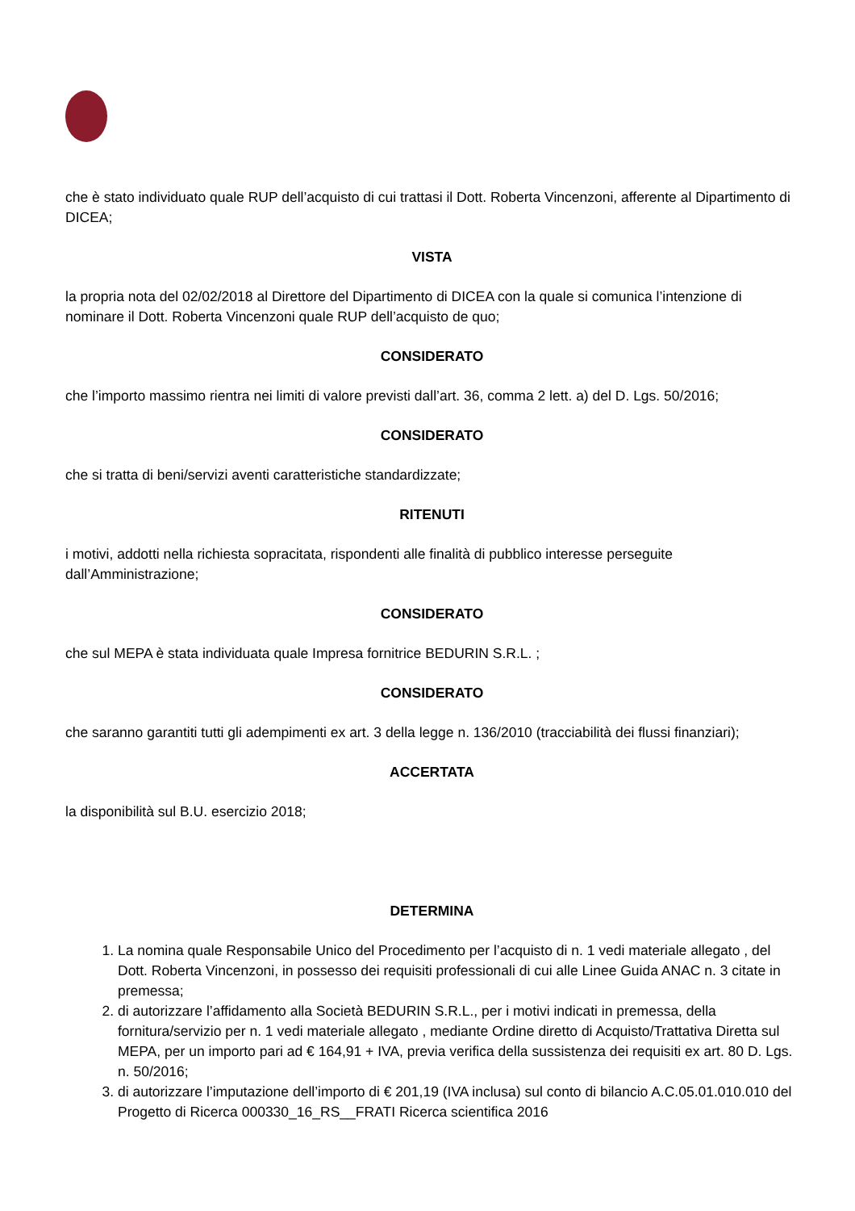che è stato individuato quale RUP dell’acquisto di cui trattasi il Dott. Roberta Vincenzoni, afferente al Dipartimento di DICEA;
VISTA
la propria nota del 02/02/2018 al Direttore del Dipartimento di DICEA con la quale si comunica l’intenzione di nominare il Dott. Roberta Vincenzoni quale RUP dell’acquisto de quo;
CONSIDERATO
che l’importo massimo rientra nei limiti di valore previsti dall’art. 36, comma 2 lett. a) del D. Lgs. 50/2016;
CONSIDERATO
che si tratta di beni/servizi aventi caratteristiche standardizzate;
RITENUTI
i motivi, addotti nella richiesta sopracitata, rispondenti alle finalità di pubblico interesse perseguite dall’Amministrazione;
CONSIDERATO
che sul MEPA è stata individuata quale Impresa fornitrice BEDURIN S.R.L. ;
CONSIDERATO
che saranno garantiti tutti gli adempimenti ex art. 3 della legge n. 136/2010 (tracciabilità dei flussi finanziari);
ACCERTATA
la disponibilità sul B.U. esercizio 2018;
DETERMINA
1. La nomina quale Responsabile Unico del Procedimento per l’acquisto di n. 1 vedi materiale allegato , del Dott. Roberta Vincenzoni, in possesso dei requisiti professionali di cui alle Linee Guida ANAC n. 3 citate in premessa;
2. di autorizzare l’affidamento alla Società BEDURIN S.R.L., per i motivi indicati in premessa, della fornitura/servizio per n. 1 vedi materiale allegato , mediante Ordine diretto di Acquisto/Trattativa Diretta sul MEPA, per un importo pari ad € 164,91 + IVA, previa verifica della sussistenza dei requisiti ex art. 80 D. Lgs. n. 50/2016;
3. di autorizzare l’imputazione dell’importo di € 201,19 (IVA inclusa) sul conto di bilancio A.C.05.01.010.010 del Progetto di Ricerca 000330_16_RS__FRATI Ricerca scientifica 2016